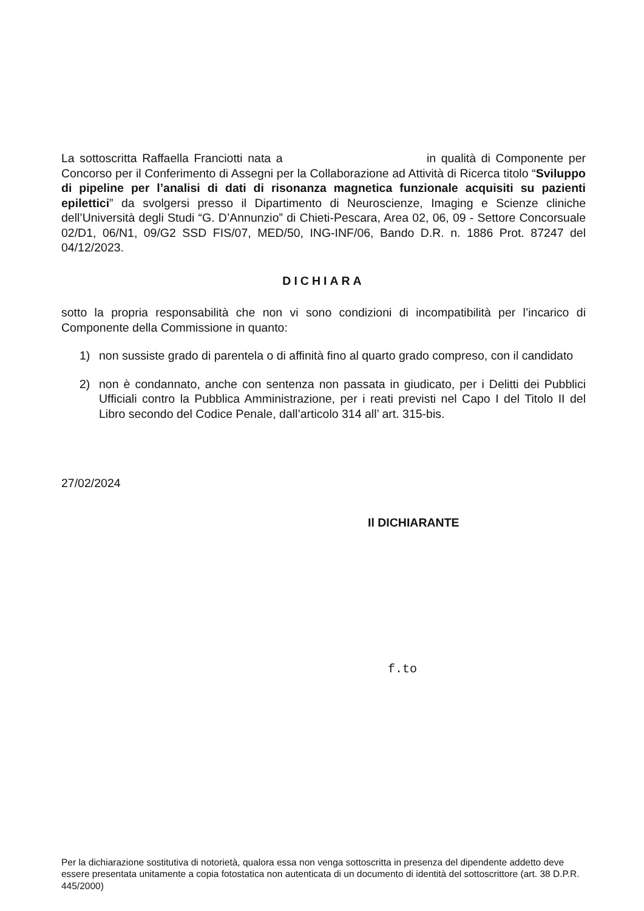La sottoscritta Raffaella Franciotti nata a in qualità di Componente per Concorso per il Conferimento di Assegni per la Collaborazione ad Attività di Ricerca titolo “Sviluppo di pipeline per l’analisi di dati di risonanza magnetica funzionale acquisiti su pazienti epilettici” da svolgersi presso il Dipartimento di Neuroscienze, Imaging e Scienze cliniche dell’Università degli Studi “G. D’Annunzio” di Chieti-Pescara, Area 02, 06, 09 - Settore Concorsuale 02/D1, 06/N1, 09/G2 SSD FIS/07, MED/50, ING-INF/06, Bando D.R. n. 1886 Prot. 87247 del 04/12/2023.
DICHIARA
sotto la propria responsabilità che non vi sono condizioni di incompatibilità per l’incarico di Componente della Commissione in quanto:
1) non sussiste grado di parentela o di affinità fino al quarto grado compreso, con il candidato
2) non è condannato, anche con sentenza non passata in giudicato, per i Delitti dei Pubblici Ufficiali contro la Pubblica Amministrazione, per i reati previsti nel Capo I del Titolo II del Libro secondo del Codice Penale, dall’articolo 314 all’ art. 315-bis.
27/02/2024
Il DICHIARANTE
f.to
Per la dichiarazione sostitutiva di notorietà, qualora essa non venga sottoscritta in presenza del dipendente addetto deve essere presentata unitamente a copia fotostatica non autenticata di un documento di identità del sottoscrittore (art. 38 D.P.R. 445/2000)